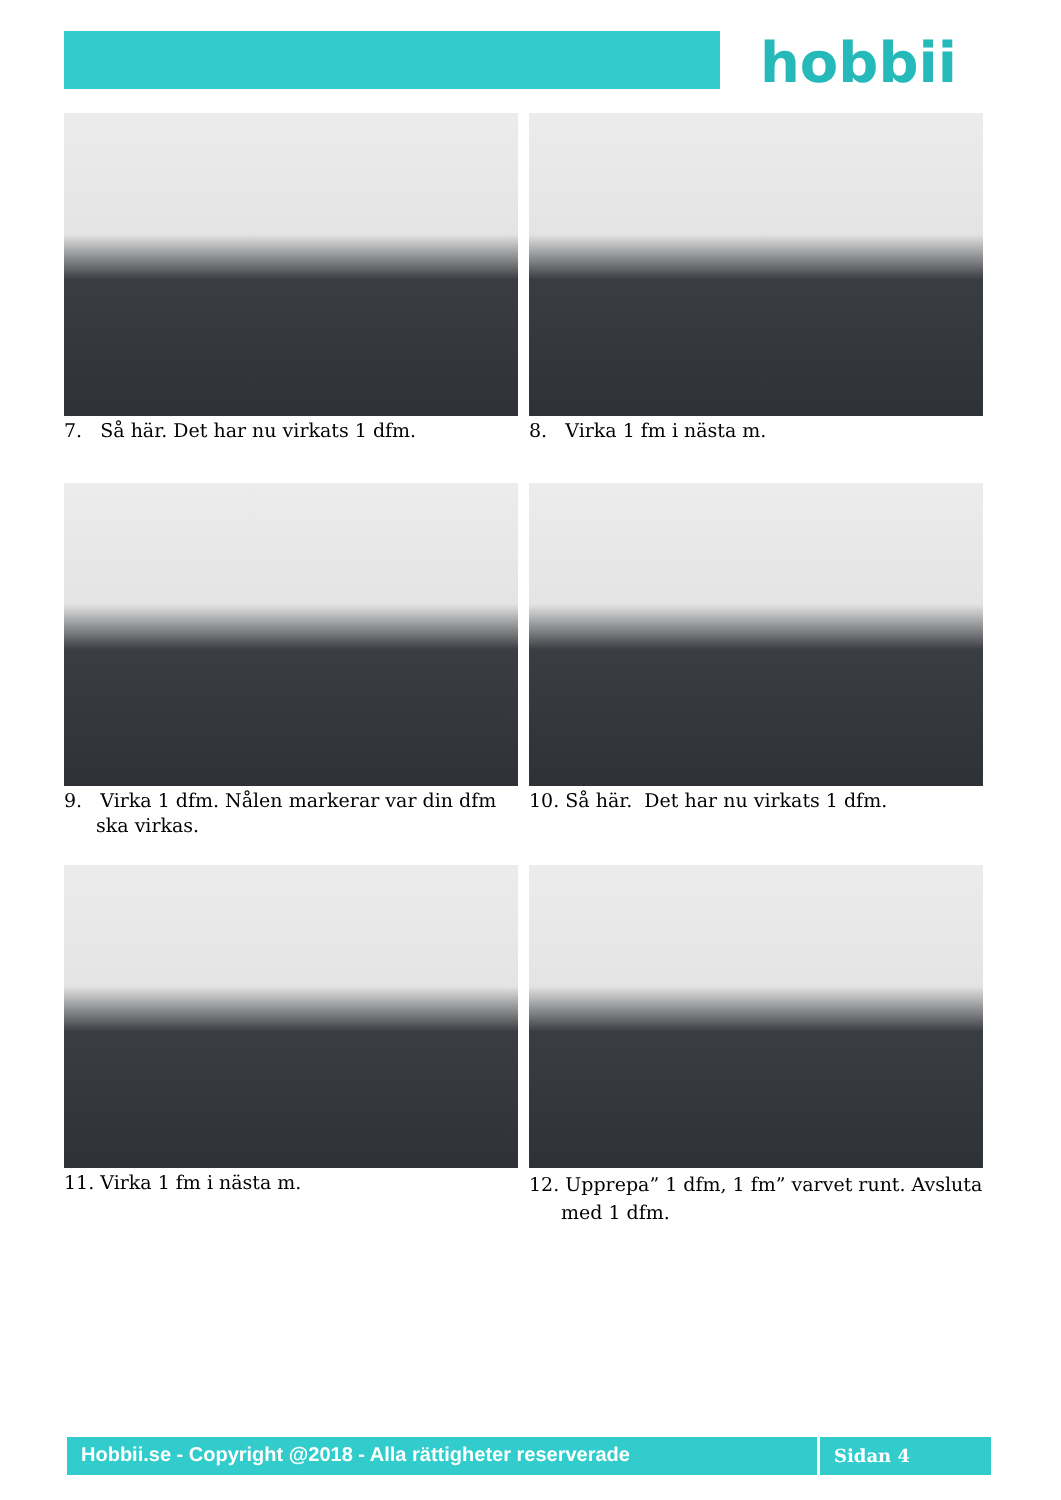hobbii
7. Så här. Det har nu virkats 1 dfm.
8. Virka 1 fm i nästa m.
9. Virka 1 dfm. Nålen markerar var din dfm ska virkas.
10. Så här. Det har nu virkats 1 dfm.
11. Virka 1 fm i nästa m.
12. Upprepa” 1 dfm, 1 fm” varvet runt. Avsluta med 1 dfm.
Hobbii.se - Copyright @2018 - Alla rättigheter reserverade Sidan 4